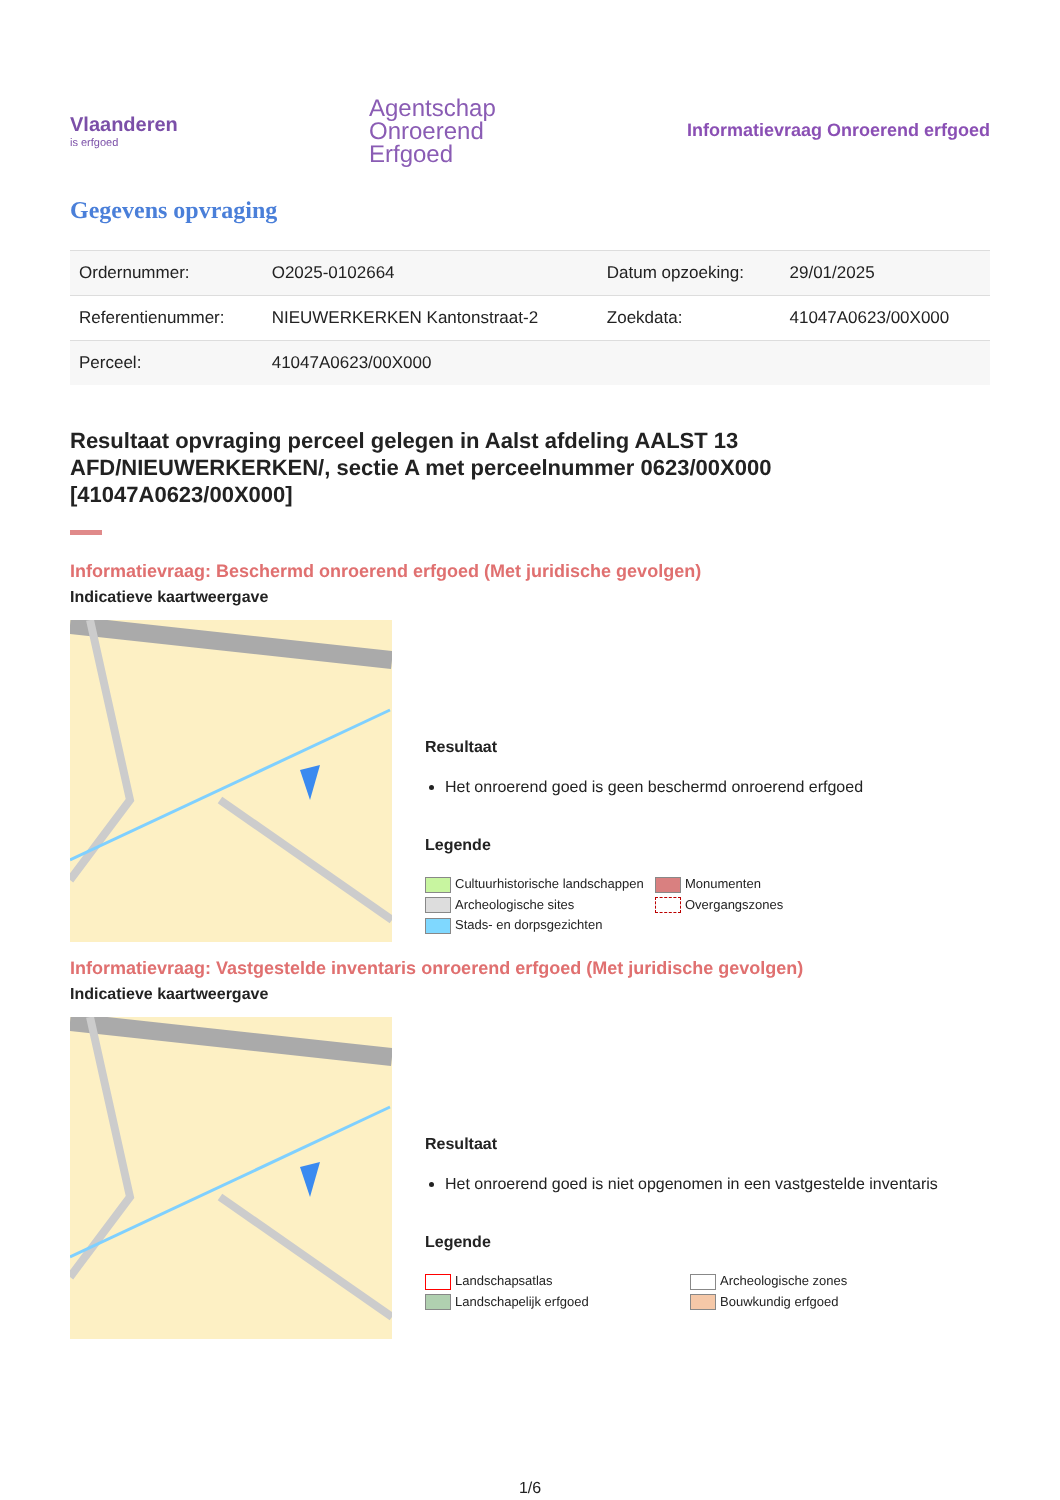Vlaanderen
is erfgoed
Agentschap
Onroerend
Erfgoed
Informatievraag Onroerend erfgoed
Gegevens opvraging
| Ordernummer: | O2025-0102664 | Datum opzoeking: | 29/01/2025 |
| Referentienummer: | NIEUWERKERKEN Kantonstraat-2 | Zoekdata: | 41047A0623/00X000 |
| Perceel: | 41047A0623/00X000 | | |
Resultaat opvraging perceel gelegen in Aalst afdeling AALST 13 AFD/NIEUWERKERKEN/, sectie A met perceelnummer 0623/00X000 [41047A0623/00X000]
Informatievraag: Beschermd onroerend erfgoed (Met juridische gevolgen)
Indicatieve kaartweergave
Resultaat
Het onroerend goed is geen beschermd onroerend erfgoed
Legende
Cultuurhistorische landschappen Monumenten Archeologische sites Overgangszones Stads- en dorpsgezichten
Informatievraag: Vastgestelde inventaris onroerend erfgoed (Met juridische gevolgen)
Indicatieve kaartweergave
Resultaat
Het onroerend goed is niet opgenomen in een vastgestelde inventaris
Legende
Landschapsatlas Archeologische zones Landschapelijk erfgoed Bouwkundig erfgoed
1/6